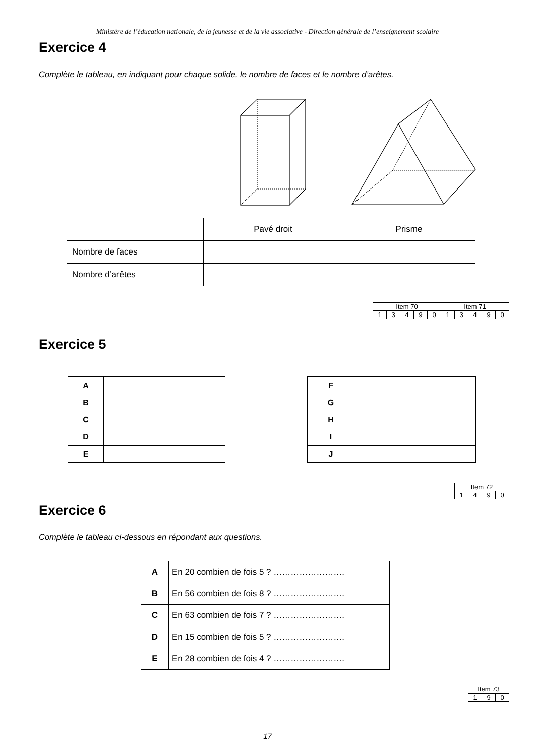Ministère de l’éducation nationale, de la jeunesse et de la vie associative - Direction générale de l’enseignement scolaire
Exercice 4
Complète le tableau, en indiquant pour chaque solide, le nombre de faces et le nombre d’arêtes.
| | Pavé droit | Prisme |
| Nombre de faces | | |
| Nombre d’arêtes | | |
| Item 70 | | | | | Item 71 | | | | |
| 1 | 3 | 4 | 9 | 0 | 1 | 3 | 4 | 9 | 0 |
Exercice 5
| A | |
| B | |
| C | |
| D | |
| E | |
| F | |
| G | |
| H | |
| I | |
| J | |
| Item 72 | | | |
| 1 | 4 | 9 | 0 |
Exercice 6
Complète le tableau ci-dessous en répondant aux questions.
| A | En 20 combien de fois 5 ? ……………………. |
| B | En 56 combien de fois 8 ? ……………………. |
| C | En 63 combien de fois 7 ? ……………………. |
| D | En 15 combien de fois 5 ? ……………………. |
| E | En 28 combien de fois 4 ? ……………………. |
| Item 73 | | |
| 1 | 9 | 0 |
17